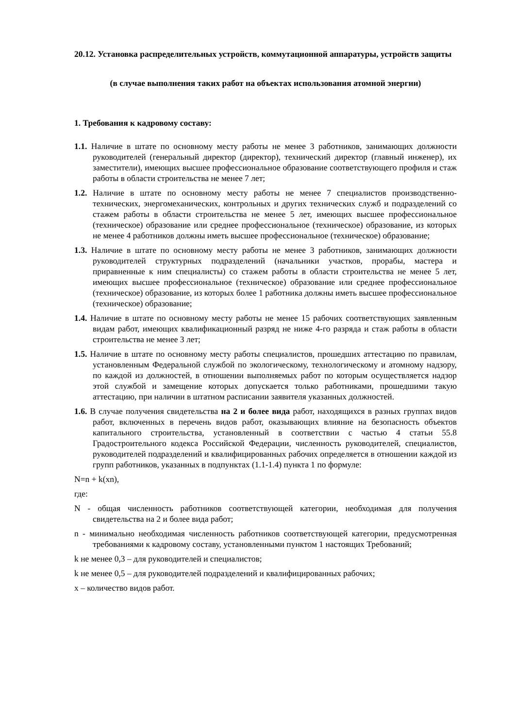20.12. Установка распределительных устройств, коммутационной аппаратуры, устройств защиты
(в случае выполнения таких работ на объектах использования атомной энергии)
1. Требования к кадровому составу:
1.1. Наличие в штате по основному месту работы не менее 3 работников, занимающих должности руководителей (генеральный директор (директор), технический директор (главный инженер), их заместители), имеющих высшее профессиональное образование соответствующего профиля и стаж работы в области строительства не менее 7 лет;
1.2. Наличие в штате по основному месту работы не менее 7 специалистов производственно-технических, энергомеханических, контрольных и других технических служб и подразделений со стажем работы в области строительства не менее 5 лет, имеющих высшее профессиональное (техническое) образование или среднее профессиональное (техническое) образование, из которых не менее 4 работников должны иметь высшее профессиональное (техническое) образование;
1.3. Наличие в штате по основному месту работы не менее 3 работников, занимающих должности руководителей структурных подразделений (начальники участков, прорабы, мастера и приравненные к ним специалисты) со стажем работы в области строительства не менее 5 лет, имеющих высшее профессиональное (техническое) образование или среднее профессиональное (техническое) образование, из которых более 1 работника должны иметь высшее профессиональное (техническое) образование;
1.4. Наличие в штате по основному месту работы не менее 15 рабочих соответствующих заявленным видам работ, имеющих квалификационный разряд не ниже 4-го разряда и стаж работы в области строительства не менее 3 лет;
1.5. Наличие в штате по основному месту работы специалистов, прошедших аттестацию по правилам, установленным Федеральной службой по экологическому, технологическому и атомному надзору, по каждой из должностей, в отношении выполняемых работ по которым осуществляется надзор этой службой и замещение которых допускается только работниками, прошедшими такую аттестацию, при наличии в штатном расписании заявителя указанных должностей.
1.6. В случае получения свидетельства на 2 и более вида работ, находящихся в разных группах видов работ, включенных в перечень видов работ, оказывающих влияние на безопасность объектов капитального строительства, установленный в соответствии с частью 4 статьи 55.8 Градостроительного кодекса Российской Федерации, численность руководителей, специалистов, руководителей подразделений и квалифицированных рабочих определяется в отношении каждой из групп работников, указанных в подпунктах (1.1-1.4) пункта 1 по формуле:
N=n + k(xn),
где:
N - общая численность работников соответствующей категории, необходимая для получения свидетельства на 2 и более вида работ;
n - минимально необходимая численность работников соответствующей категории, предусмотренная требованиями к кадровому составу, установленными пунктом 1 настоящих Требований;
k не менее 0,3 – для руководителей и специалистов;
k не менее 0,5 – для руководителей подразделений и квалифицированных рабочих;
x – количество видов работ.